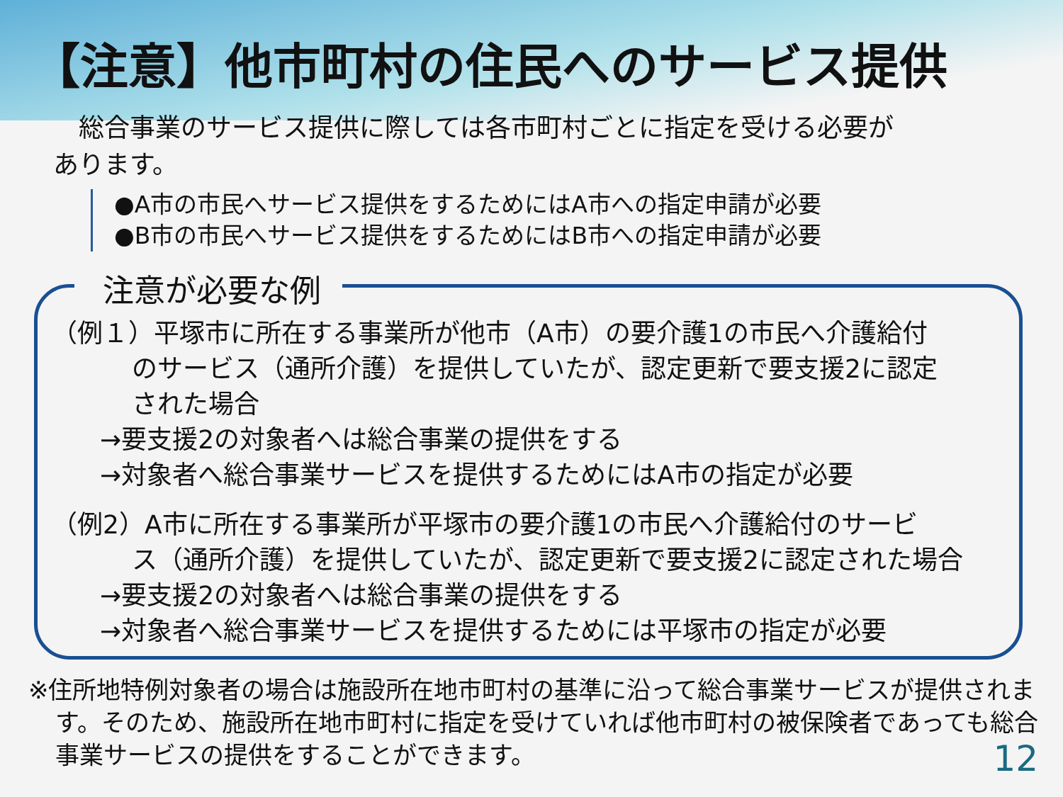【注意】他市町村の住民へのサービス提供
　総合事業のサービス提供に際しては各市町村ごとに指定を受ける必要が
あります。
●A市の市民へサービス提供をするためにはA市への指定申請が必要
●B市の市民へサービス提供をするためにはB市への指定申請が必要
注意が必要な例
（例１）平塚市に所在する事業所が他市（A市）の要介護1の市民へ介護給付
のサービス（通所介護）を提供していたが、認定更新で要支援2に認定
された場合
→要支援2の対象者へは総合事業の提供をする
→対象者へ総合事業サービスを提供するためにはA市の指定が必要
（例2）A市に所在する事業所が平塚市の要介護1の市民へ介護給付のサービ
ス（通所介護）を提供していたが、認定更新で要支援2に認定された場合
→要支援2の対象者へは総合事業の提供をする
→対象者へ総合事業サービスを提供するためには平塚市の指定が必要
※住所地特例対象者の場合は施設所在地市町村の基準に沿って総合事業サービスが提供されます。そのため、施設所在地市町村に指定を受けていれば他市町村の被保険者であっても総合事業サービスの提供をすることができます。
12